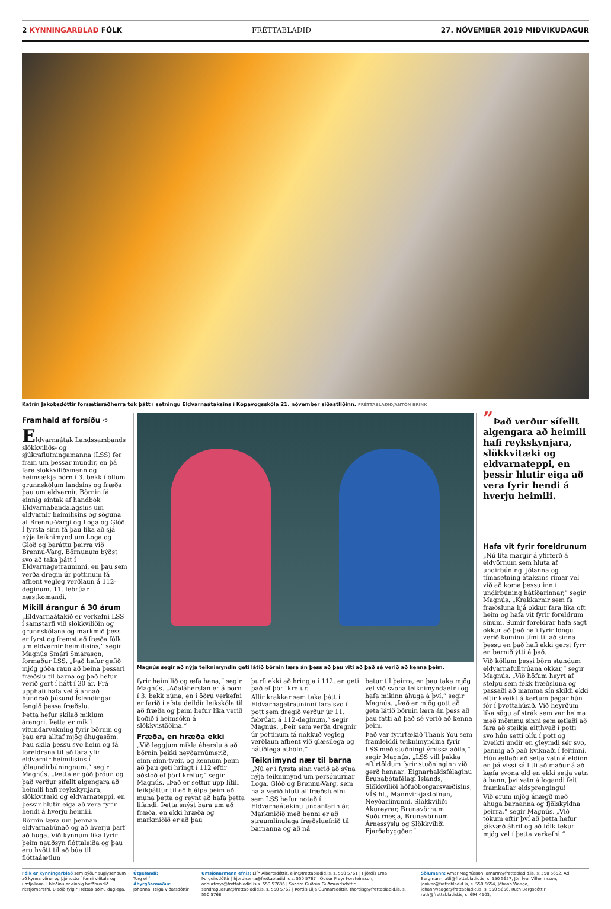2 KYNNINGARBLAÐ FÓLK FRÉTTABLAÐIÐ 27. NÓVEMBER 2019 MIÐVIKUDAGUR
Katrín Jakobsdóttir forsætisráðherra tók þátt í setningu Eldvarnaátaksins í Kópavogsskóla 21. nóvember síðastliðinn. FRÉTTABLAÐIÐ/ANTON BRINK
Framhald af forsíðu ➪
Eldvarnaátak Landssambands slökkviliðs- og sjúkraflutningamanna (LSS) fer fram um þessar mundir, en þá fara slökkviliðsmenn og heimsækja börn í 3. bekk í öllum grunnskólum landsins og fræða þau um eldvarnir. Börnin fá einnig eintak af handbók Eldvarnabandalagsins um eldvarnir heimilisins og söguna af Brennu-Vargi og Loga og Glóð. Í fyrsta sinn fá þau líka að sjá nýja teiknimynd um Loga og Glóð og baráttu þeirra við Brennu-Varg. Börnunum býðst svo að taka þátt í Eldvarnagetrauninni, en þau sem verða dregin úr pottinum fá afhent vegleg verðlaun á 112-deginum, 11. febrúar næstkomandi.
Mikill árangur á 30 árum
„Eldvarnaátakið er verkefni LSS í samstarfi við slökkviliðin og grunnskólana og markmið þess er fyrst og fremst að fræða fólk um eldvarnir heimilisins,“ segir Magnús Smári Smárason, formaður LSS. „Það hefur gefið mjög góða raun að beina þessari fræðslu til barna og það hefur verið gert í hátt í 30 ár. Frá upphafi hafa vel á annað hundrað þúsund Íslendingar fengið þessa fræðslu.
Þetta hefur skilað miklum árangri. Þetta er mikil vitundarvakning fyrir börnin og þau eru alltaf mjög áhugasöm. Þau skila þessu svo heim og fá foreldrana til að fara yfir eldvarnir heimilisins í jólaundirbúningnum,“ segir Magnús. „Þetta er góð þróun og það verður sífellt algengara að heimili hafi reykskynjara, slökkvitæki og eldvarnateppi, en þessir hlutir eiga að vera fyrir hendi á hverju heimili.
Börnin læra um þennan eldvarnabúnað og að hverju þarf að huga. Við kynnum líka fyrir þeim nauðsyn flóttaleiða og þau eru hvött til að búa til flóttaáætlun
Magnús segir að nýja teiknimyndin geti látið börnin læra án þess að þau viti að það sé verið að kenna þeim.
fyrir heimilið og æfa hana,“ segir Magnús. „Aðaláherslan er á börn í 3. bekk núna, en í öðru verkefni er farið í efstu deildir leikskóla til að fræða og þeim hefur líka verið boðið í heimsókn á slökkvistöðina.“
Fræða, en hræða ekki
„Við leggjum mikla áherslu á að börnin þekki neyðarnúmerið, einn-einn-tveir, og kennum þeim að þau geti hringt í 112 eftir aðstoð ef þörf krefur,“ segir Magnús. „Það er settur upp lítill leikþáttur til að hjálpa þeim að muna þetta og reynt að hafa þetta lifandi. Þetta snýst bara um að fræða, en ekki hræða og markmiðið er að þau
þurfi ekki að hringja í 112, en geti það ef þörf krefur.
Allir krakkar sem taka þátt í Eldvarnagetrauninni fara svo í pott sem dregið verður úr 11. febrúar, á 112-deginum,“ segir Magnús. „Þeir sem verða dregnir úr pottinum fá nokkuð vegleg verðlaun afhent við glæsilega og hátíðlega athöfn.“
Teiknimynd nær til barna
„Nú er í fyrsta sinn verið að sýna nýja teiknimynd um persónurnar Loga, Glóð og Brennu-Varg, sem hafa verið hluti af fræðsluefni sem LSS hefur notað í Eldvarnaátakinu undanfarin ár. Markmiðið með henni er að straumlínulaga fræðsluefnið til barnanna og að ná
betur til þeirra, en þau taka mjög vel við svona teiknimyndaefni og hafa mikinn áhuga á því,“ segir Magnús. „Það er mjög gott að geta látið börnin læra án þess að þau fatti að það sé verið að kenna þeim.
Það var fyrirtækið Thank You sem framleiddi teiknimyndina fyrir LSS með stuðningi ýmissa aðila,“ segir Magnús. „LSS vill þakka eftirtöldum fyrir stuðninginn við gerð hennar: Eignarhaldsfélaginu Brunabótafélagi Íslands, Slökkviliði höfuðborgarsvæðisins, VÍS hf., Mannvirkjastofnun, Neyðarlínunni, Slökkviliði Akureyrar, Brunavörnum Suðurnesja, Brunavörnum Árnessýslu og Slökkviliði Fjarðabyggðar.“
”Það verður sífellt algengara að heimili hafi reykskynjara, slökkvitæki og eldvarnateppi, en þessir hlutir eiga að vera fyrir hendi á hverju heimili.
Hafa vit fyrir foreldrunum
„Nú líta margir á yfirferð á eldvörnum sem hluta af undirbúningi jólanna og tímasetning átaksins rímar vel við að koma þessu inn í undirbúning hátíðarinnar,“ segir Magnús. „Krakkarnir sem fá fræðsluna hjá okkur fara líka oft heim og hafa vit fyrir foreldrum sínum. Sumir foreldrar hafa sagt okkur að það hafi fyrir löngu verið kominn tími til að sinna þessu en það hafi ekki gerst fyrr en barnið ýtti á það.
Við köllum þessi börn stundum eldvarnafulltrúana okkar,“ segir Magnús. „Við höfum heyrt af stelpu sem fékk fræðsluna og passaði að mamma sín skildi ekki eftir kveikt á kertum þegar hún fór í þvottahúsið. Við heyrðum líka sögu af strák sem var heima með mömmu sinni sem ætlaði að fara að steikja eitthvað í potti svo hún setti olíu í pott og kveikti undir en gleymdi sér svo, þannig að það kviknaði í feitinni. Hún ætlaði að setja vatn á eldinn en þá vissi sá litli að maður á að kæfa svona eld en ekki setja vatn á hann, því vatn á logandi feiti framkallar eldsprengingu!
Við erum mjög ánægð með áhuga barnanna og fjölskyldna þeirra,“ segir Magnús. „Við tökum eftir því að þetta hefur jákvæð áhrif og að fólk tekur mjög vel í þetta verkefni.“
Fólk er kynningarblað sem býður auglýsendum að kynna vörur og þjónustu í formi viðtala og umfjallana. Í blaðinu er einnig hefðbundið ritstjórnarefni. Blaðið fylgir Fréttablaðinu daglega.
Útgefandi:
Torg ehf
Ábyrgðarmaður:
Jóhanna Helga Viðarsdóttir
Umsjónarmenn efnis: Elín Albertsdóttir, elin@frettabladid.is, s. 550 5761 | Hjördís Erna Þorgeirsdóttir | hjordiserna@frettabladid.is s. 550 5767 | Oddur Freyr Þorsteinsson, oddurfreyr@frettabladid.is s. 550 57686 | Sandra Guðrún Guðmundsdóttir, sandragudrun@frettabladid.is, s. 550 5762 | Þórdís Lilja Gunnarsdóttir, thordisg@frettabladid.is, s. 550 5768
Sölumenn: Arnar Magnússon, arnarm@frettabladid.is, s. 550 5652, Atli Bergmann, atli@frettabladid.is, s. 550 5657, Jón Ívar Vilhelmsson, jonivar@frettabladid.is, s. 550 5654, Jóhann Waage, johannwaage@frettabladid.is, s. 550 5656, Ruth Bergsdóttir, ruth@frettabladid.is, s. 694 4103,